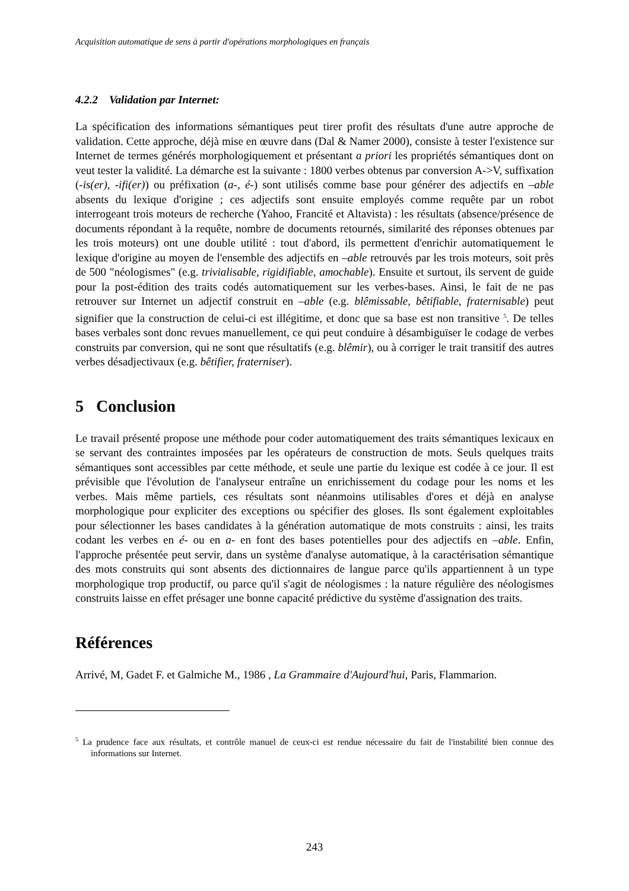Acquisition automatique de sens à partir d'opérations morphologiques en français
4.2.2 Validation par Internet:
La spécification des informations sémantiques peut tirer profit des résultats d'une autre approche de validation. Cette approche, déjà mise en œuvre dans (Dal & Namer 2000), consiste à tester l'existence sur Internet de termes générés morphologiquement et présentant a priori les propriétés sémantiques dont on veut tester la validité. La démarche est la suivante : 1800 verbes obtenus par conversion A->V, suffixation (-is(er), -ifi(er)) ou préfixation (a-, é-) sont utilisés comme base pour générer des adjectifs en –able absents du lexique d'origine ; ces adjectifs sont ensuite employés comme requête par un robot interrogeant trois moteurs de recherche (Yahoo, Francité et Altavista) : les résultats (absence/présence de documents répondant à la requête, nombre de documents retournés, similarité des réponses obtenues par les trois moteurs) ont une double utilité : tout d'abord, ils permettent d'enrichir automatiquement le lexique d'origine au moyen de l'ensemble des adjectifs en –able retrouvés par les trois moteurs, soit près de 500 "néologismes" (e.g. trivialisable, rigidifiable, amochable). Ensuite et surtout, ils servent de guide pour la post-édition des traits codés automatiquement sur les verbes-bases. Ainsi, le fait de ne pas retrouver sur Internet un adjectif construit en –able (e.g. blêmissable, bêtifiable, fraternisable) peut signifier que la construction de celui-ci est illégitime, et donc que sa base est non transitive <sup>5</sup>. De telles bases verbales sont donc revues manuellement, ce qui peut conduire à désambiguïser le codage de verbes construits par conversion, qui ne sont que résultatifs (e.g. blêmir), ou à corriger le trait transitif des autres verbes désadjectivaux (e.g. bêtifier, fraterniser).
5 Conclusion
Le travail présenté propose une méthode pour coder automatiquement des traits sémantiques lexicaux en se servant des contraintes imposées par les opérateurs de construction de mots. Seuls quelques traits sémantiques sont accessibles par cette méthode, et seule une partie du lexique est codée à ce jour. Il est prévisible que l'évolution de l'analyseur entraîne un enrichissement du codage pour les noms et les verbes. Mais même partiels, ces résultats sont néanmoins utilisables d'ores et déjà en analyse morphologique pour expliciter des exceptions ou spécifier des gloses. Ils sont également exploitables pour sélectionner les bases candidates à la génération automatique de mots construits : ainsi, les traits codant les verbes en é- ou en a- en font des bases potentielles pour des adjectifs en –able. Enfin, l'approche présentée peut servir, dans un système d'analyse automatique, à la caractérisation sémantique des mots construits qui sont absents des dictionnaires de langue parce qu'ils appartiennent à un type morphologique trop productif, ou parce qu'il s'agit de néologismes : la nature régulière des néologismes construits laisse en effet présager une bonne capacité prédictive du système d'assignation des traits.
Références
Arrivé, M, Gadet F. et Galmiche M., 1986 , La Grammaire d'Aujourd'hui, Paris, Flammarion.
<sup>5</sup> La prudence face aux résultats, et contrôle manuel de ceux-ci est rendue nécessaire du fait de l'instabilité bien connue des informations sur Internet.
243